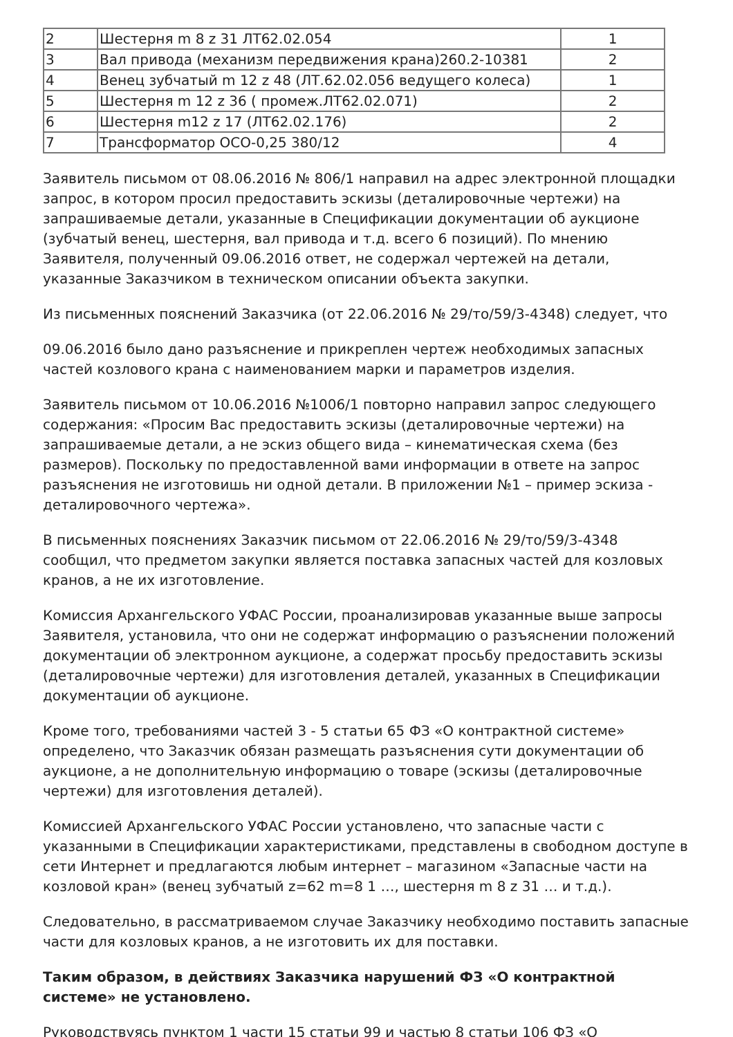| 2 | Шестерня m 8 z 31 ЛТ62.02.054 | 1 |
| 3 | Вал привода (механизм передвижения крана)260.2-10381 | 2 |
| 4 | Венец зубчатый m 12 z 48 (ЛТ.62.02.056 ведущего колеса) | 1 |
| 5 | Шестерня m 12 z 36 ( промеж.ЛТ62.02.071) | 2 |
| 6 | Шестерня m12 z 17 (ЛТ62.02.176) | 2 |
| 7 | Трансформатор ОСО-0,25 380/12 | 4 |
Заявитель письмом от 08.06.2016 № 806/1 направил на адрес электронной площадки запрос, в котором просил предоставить эскизы (деталировочные чертежи) на запрашиваемые детали, указанные в Спецификации документации об аукционе (зубчатый венец, шестерня, вал привода и т.д. всего 6 позиций). По мнению Заявителя, полученный 09.06.2016 ответ, не содержал чертежей на детали, указанные Заказчиком в техническом описании объекта закупки.
Из письменных пояснений Заказчика (от 22.06.2016 № 29/то/59/3-4348) следует, что
09.06.2016 было дано разъяснение и прикреплен чертеж необходимых запасных частей козлового крана с наименованием марки и параметров изделия.
Заявитель письмом от 10.06.2016 №1006/1 повторно направил запрос следующего содержания: «Просим Вас предоставить эскизы (деталировочные чертежи) на запрашиваемые детали, а не эскиз общего вида – кинематическая схема (без размеров). Поскольку по предоставленной вами информации в ответе на запрос разъяснения не изготовишь ни одной детали. В приложении №1 – пример эскиза - деталировочного чертежа».
В письменных пояснениях Заказчик письмом от 22.06.2016 № 29/то/59/3-4348 сообщил, что предметом закупки является поставка запасных частей для козловых кранов, а не их изготовление.
Комиссия Архангельского УФАС России, проанализировав указанные выше запросы Заявителя, установила, что они не содержат информацию о разъяснении положений документации об электронном аукционе, а содержат просьбу предоставить эскизы (деталировочные чертежи) для изготовления деталей, указанных в Спецификации документации об аукционе.
Кроме того, требованиями частей 3 - 5 статьи 65 ФЗ «О контрактной системе» определено, что Заказчик обязан размещать разъяснения сути документации об аукционе, а не дополнительную информацию о товаре (эскизы (деталировочные чертежи) для изготовления деталей).
Комиссией Архангельского УФАС России установлено, что запасные части с указанными в Спецификации характеристиками, представлены в свободном доступе в сети Интернет и предлагаются любым интернет – магазином «Запасные части на козловой кран» (венец зубчатый z=62 m=8 1 …, шестерня m 8 z 31 … и т.д.).
Следовательно, в рассматриваемом случае Заказчику необходимо поставить запасные части для козловых кранов, а не изготовить их для поставки.
Таким образом, в действиях Заказчика нарушений ФЗ «О контрактной системе» не установлено.
Руководствуясь пунктом 1 части 15 статьи 99 и частью 8 статьи 106 ФЗ «О